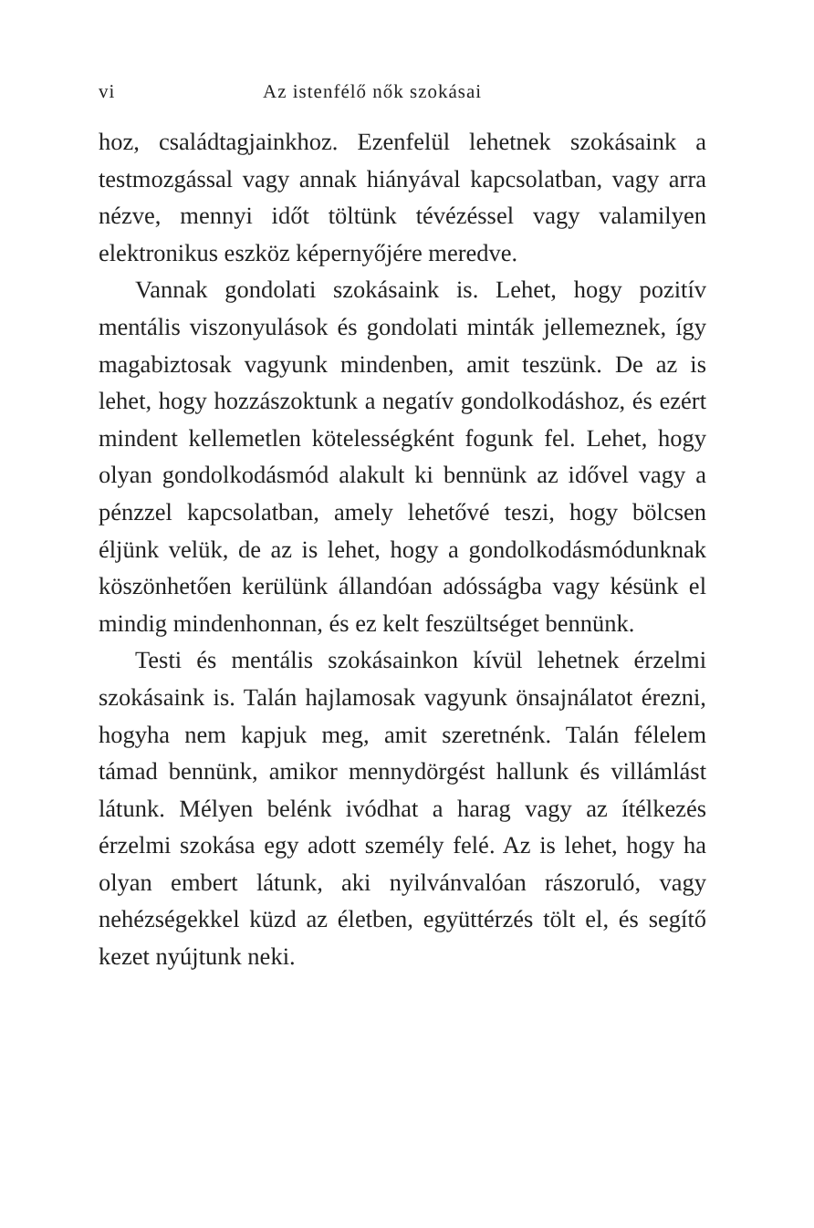vi Az istenfélő nők szokásai
hoz, családtagjainkhoz. Ezenfelül lehetnek szokásaink a testmozgással vagy annak hiányával kapcsolatban, vagy arra nézve, mennyi időt töltünk tévézéssel vagy valamilyen elektronikus eszköz képernyőjére meredve.
Vannak gondolati szokásaink is. Lehet, hogy pozitív mentális viszonyulások és gondolati minták jellemeznek, így magabiztosak vagyunk mindenben, amit teszünk. De az is lehet, hogy hozzászoktunk a negatív gondolkodáshoz, és ezért mindent kellemetlen kötelességként fogunk fel. Lehet, hogy olyan gondolkodásmód alakult ki bennünk az idővel vagy a pénzzel kapcsolatban, amely lehetővé teszi, hogy bölcsen éljünk velük, de az is lehet, hogy a gondolkodásmódunknak köszönhetően kerülünk állandóan adósságba vagy késünk el mindig mindenhonnan, és ez kelt feszültséget bennünk.
Testi és mentális szokásainkon kívül lehetnek érzelmi szokásaink is. Talán hajlamosak vagyunk önsajnálatot érezni, hogyha nem kapjuk meg, amit szeretnénk. Talán félelem támad bennünk, amikor mennydörgést hallunk és villámlást látunk. Mélyen belénk ivódhat a harag vagy az ítélkezés érzelmi szokása egy adott személy felé. Az is lehet, hogy ha olyan embert látunk, aki nyilvánvalóan rászoruló, vagy nehézségekkel küzd az életben, együttérzés tölt el, és segítő kezet nyújtunk neki.